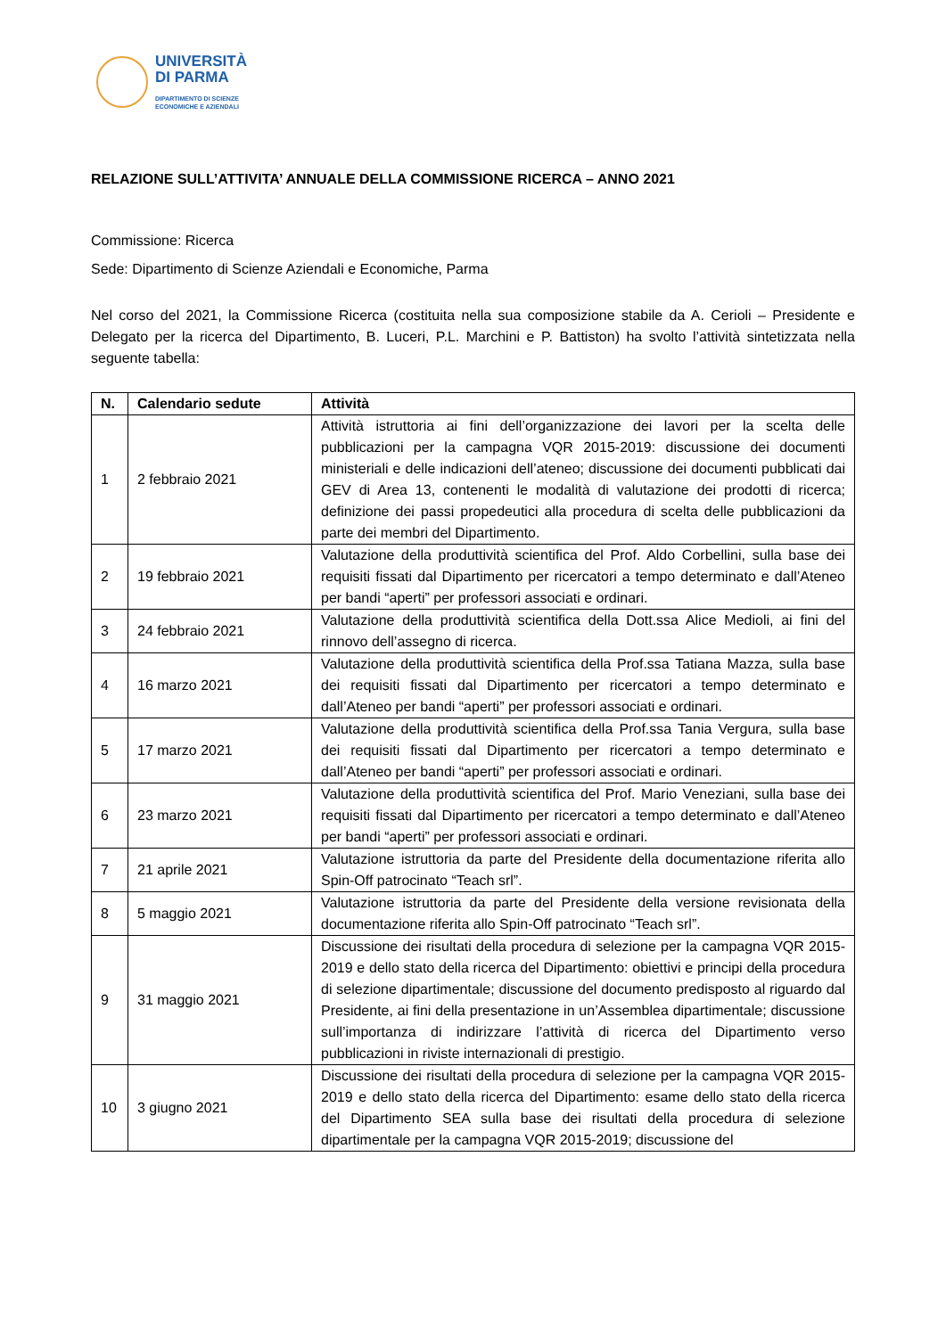UNIVERSITÀ
DI PARMA
DIPARTIMENTO DI SCIENZE
ECONOMICHE E AZIENDALI
RELAZIONE SULL’ATTIVITA’ ANNUALE DELLA COMMISSIONE RICERCA – ANNO 2021
Commissione: Ricerca
Sede: Dipartimento di Scienze Aziendali e Economiche, Parma
Nel corso del 2021, la Commissione Ricerca (costituita nella sua composizione stabile da A. Cerioli – Presidente e Delegato per la ricerca del Dipartimento, B. Luceri, P.L. Marchini e P. Battiston) ha svolto l’attività sintetizzata nella seguente tabella:
| N. | Calendario sedute | Attività |
| --- | --- | --- |
| 1 | 2 febbraio 2021 | Attività istruttoria ai fini dell’organizzazione dei lavori per la scelta delle pubblicazioni per la campagna VQR 2015-2019: discussione dei documenti ministeriali e delle indicazioni dell’ateneo; discussione dei documenti pubblicati dai GEV di Area 13, contenenti le modalità di valutazione dei prodotti di ricerca; definizione dei passi propedeutici alla procedura di scelta delle pubblicazioni da parte dei membri del Dipartimento. |
| 2 | 19 febbraio 2021 | Valutazione della produttività scientifica del Prof. Aldo Corbellini, sulla base dei requisiti fissati dal Dipartimento per ricercatori a tempo determinato e dall’Ateneo per bandi “aperti” per professori associati e ordinari. |
| 3 | 24 febbraio 2021 | Valutazione della produttività scientifica della Dott.ssa Alice Medioli, ai fini del rinnovo dell’assegno di ricerca. |
| 4 | 16 marzo 2021 | Valutazione della produttività scientifica della Prof.ssa Tatiana Mazza, sulla base dei requisiti fissati dal Dipartimento per ricercatori a tempo determinato e dall’Ateneo per bandi “aperti” per professori associati e ordinari. |
| 5 | 17 marzo 2021 | Valutazione della produttività scientifica della Prof.ssa Tania Vergura, sulla base dei requisiti fissati dal Dipartimento per ricercatori a tempo determinato e dall’Ateneo per bandi “aperti” per professori associati e ordinari. |
| 6 | 23 marzo 2021 | Valutazione della produttività scientifica del Prof. Mario Veneziani, sulla base dei requisiti fissati dal Dipartimento per ricercatori a tempo determinato e dall’Ateneo per bandi “aperti” per professori associati e ordinari. |
| 7 | 21 aprile 2021 | Valutazione istruttoria da parte del Presidente della documentazione riferita allo Spin-Off patrocinato “Teach srl”. |
| 8 | 5 maggio 2021 | Valutazione istruttoria da parte del Presidente della versione revisionata della documentazione riferita allo Spin-Off patrocinato “Teach srl”. |
| 9 | 31 maggio 2021 | Discussione dei risultati della procedura di selezione per la campagna VQR 2015-2019 e dello stato della ricerca del Dipartimento: obiettivi e principi della procedura di selezione dipartimentale; discussione del documento predisposto al riguardo dal Presidente, ai fini della presentazione in un’Assemblea dipartimentale; discussione sull’importanza di indirizzare l’attività di ricerca del Dipartimento verso pubblicazioni in riviste internazionali di prestigio. |
| 10 | 3 giugno 2021 | Discussione dei risultati della procedura di selezione per la campagna VQR 2015-2019 e dello stato della ricerca del Dipartimento: esame dello stato della ricerca del Dipartimento SEA sulla base dei risultati della procedura di selezione dipartimentale per la campagna VQR 2015-2019; discussione del |